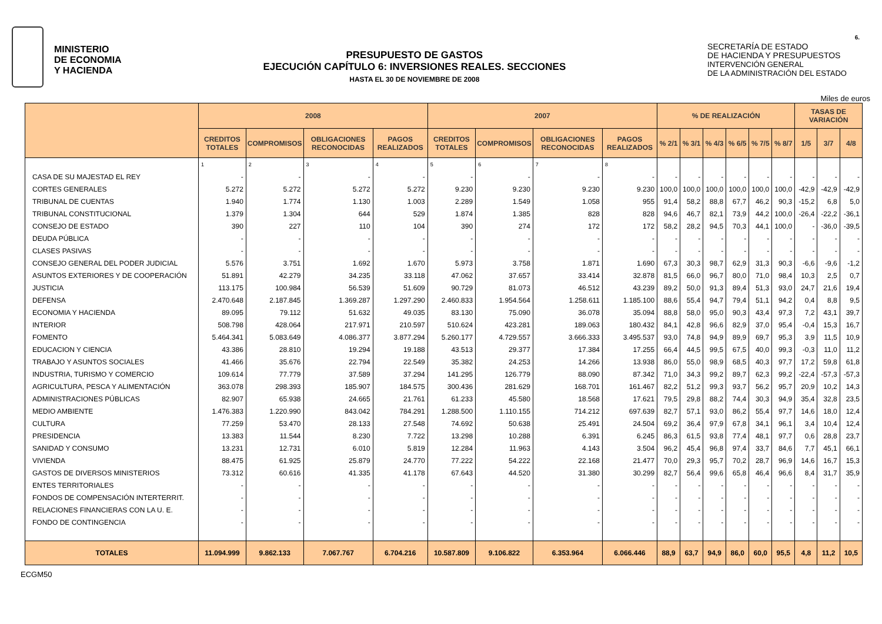6.
MINISTERIO
DE ECONOMIA
Y HACIENDA
PRESUPUESTO DE GASTOS
EJECUCIÓN CAPÍTULO 6: INVERSIONES REALES. SECCIONES
HASTA EL 30 DE NOVIEMBRE DE 2008
SECRETARÍA DE ESTADO
DE HACIENDA Y PRESUPUESTOS
INTERVENCIÓN GENERAL
DE LA ADMINISTRACIÓN DEL ESTADO
Miles de euros
| | 2008 | | | | 2007 | | | | % DE REALIZACIÓN | | | | | | TASAS DE VARIACIÓN | | |
| --- | --- | --- | --- | --- | --- | --- | --- | --- | --- | --- | --- | --- | --- | --- | --- | --- | --- |
| | CREDITOS TOTALES | COMPROMISOS | OBLIGACIONES RECONOCIDAS | PAGOS REALIZADOS | CREDITOS TOTALES | COMPROMISOS | OBLIGACIONES RECONOCIDAS | PAGOS REALIZADOS | % 2/1 | % 3/1 | % 4/3 | % 6/5 | % 7/5 | % 8/7 | 1/5 | 3/7 | 4/8 |
| | 1 | 2 | 3 | 4 | 5 | 6 | 7 | 8 | | | | | | | | | |
| CASA DE SU MAJESTAD EL REY | - | - | - | - | - | - | - | - | - | - | - | - | - | - | - | - | - |
| CORTES GENERALES | 5.272 | 5.272 | 5.272 | 5.272 | 9.230 | 9.230 | 9.230 | 9.230 | 100,0 | 100,0 | 100,0 | 100,0 | 100,0 | 100,0 | -42,9 | -42,9 | -42,9 |
| TRIBUNAL DE CUENTAS | 1.940 | 1.774 | 1.130 | 1.003 | 2.289 | 1.549 | 1.058 | 955 | 91,4 | 58,2 | 88,8 | 67,7 | 46,2 | 90,3 | -15,2 | 6,8 | 5,0 |
| TRIBUNAL CONSTITUCIONAL | 1.379 | 1.304 | 644 | 529 | 1.874 | 1.385 | 828 | 828 | 94,6 | 46,7 | 82,1 | 73,9 | 44,2 | 100,0 | -26,4 | -22,2 | -36,1 |
| CONSEJO DE ESTADO | 390 | 227 | 110 | 104 | 390 | 274 | 172 | 172 | 58,2 | 28,2 | 94,5 | 70,3 | 44,1 | 100,0 | - | -36,0 | -39,5 |
| DEUDA PÚBLICA | - | - | - | - | - | - | - | - | - | - | - | - | - | - | - | - | - |
| CLASES PASIVAS | - | - | - | - | - | - | - | - | - | - | - | - | - | - | - | - | - |
| CONSEJO GENERAL DEL PODER JUDICIAL | 5.576 | 3.751 | 1.692 | 1.670 | 5.973 | 3.758 | 1.871 | 1.690 | 67,3 | 30,3 | 98,7 | 62,9 | 31,3 | 90,3 | -6,6 | -9,6 | -1,2 |
| ASUNTOS EXTERIORES Y DE COOPERACIÓN | 51.891 | 42.279 | 34.235 | 33.118 | 47.062 | 37.657 | 33.414 | 32.878 | 81,5 | 66,0 | 96,7 | 80,0 | 71,0 | 98,4 | 10,3 | 2,5 | 0,7 |
| JUSTICIA | 113.175 | 100.984 | 56.539 | 51.609 | 90.729 | 81.073 | 46.512 | 43.239 | 89,2 | 50,0 | 91,3 | 89,4 | 51,3 | 93,0 | 24,7 | 21,6 | 19,4 |
| DEFENSA | 2.470.648 | 2.187.845 | 1.369.287 | 1.297.290 | 2.460.833 | 1.954.564 | 1.258.611 | 1.185.100 | 88,6 | 55,4 | 94,7 | 79,4 | 51,1 | 94,2 | 0,4 | 8,8 | 9,5 |
| ECONOMIA Y HACIENDA | 89.095 | 79.112 | 51.632 | 49.035 | 83.130 | 75.090 | 36.078 | 35.094 | 88,8 | 58,0 | 95,0 | 90,3 | 43,4 | 97,3 | 7,2 | 43,1 | 39,7 |
| INTERIOR | 508.798 | 428.064 | 217.971 | 210.597 | 510.624 | 423.281 | 189.063 | 180.432 | 84,1 | 42,8 | 96,6 | 82,9 | 37,0 | 95,4 | -0,4 | 15,3 | 16,7 |
| FOMENTO | 5.464.341 | 5.083.649 | 4.086.377 | 3.877.294 | 5.260.177 | 4.729.557 | 3.666.333 | 3.495.537 | 93,0 | 74,8 | 94,9 | 89,9 | 69,7 | 95,3 | 3,9 | 11,5 | 10,9 |
| EDUCACION Y CIENCIA | 43.386 | 28.810 | 19.294 | 19.188 | 43.513 | 29.377 | 17.384 | 17.255 | 66,4 | 44,5 | 99,5 | 67,5 | 40,0 | 99,3 | -0,3 | 11,0 | 11,2 |
| TRABAJO Y ASUNTOS SOCIALES | 41.466 | 35.676 | 22.794 | 22.549 | 35.382 | 24.253 | 14.266 | 13.938 | 86,0 | 55,0 | 98,9 | 68,5 | 40,3 | 97,7 | 17,2 | 59,8 | 61,8 |
| INDUSTRIA, TURISMO Y COMERCIO | 109.614 | 77.779 | 37.589 | 37.294 | 141.295 | 126.779 | 88.090 | 87.342 | 71,0 | 34,3 | 99,2 | 89,7 | 62,3 | 99,2 | -22,4 | -57,3 | -57,3 |
| AGRICULTURA, PESCA Y ALIMENTACIÓN | 363.078 | 298.393 | 185.907 | 184.575 | 300.436 | 281.629 | 168.701 | 161.467 | 82,2 | 51,2 | 99,3 | 93,7 | 56,2 | 95,7 | 20,9 | 10,2 | 14,3 |
| ADMINISTRACIONES PÚBLICAS | 82.907 | 65.938 | 24.665 | 21.761 | 61.233 | 45.580 | 18.568 | 17.621 | 79,5 | 29,8 | 88,2 | 74,4 | 30,3 | 94,9 | 35,4 | 32,8 | 23,5 |
| MEDIO AMBIENTE | 1.476.383 | 1.220.990 | 843.042 | 784.291 | 1.288.500 | 1.110.155 | 714.212 | 697.639 | 82,7 | 57,1 | 93,0 | 86,2 | 55,4 | 97,7 | 14,6 | 18,0 | 12,4 |
| CULTURA | 77.259 | 53.470 | 28.133 | 27.548 | 74.692 | 50.638 | 25.491 | 24.504 | 69,2 | 36,4 | 97,9 | 67,8 | 34,1 | 96,1 | 3,4 | 10,4 | 12,4 |
| PRESIDENCIA | 13.383 | 11.544 | 8.230 | 7.722 | 13.298 | 10.288 | 6.391 | 6.245 | 86,3 | 61,5 | 93,8 | 77,4 | 48,1 | 97,7 | 0,6 | 28,8 | 23,7 |
| SANIDAD Y CONSUMO | 13.231 | 12.731 | 6.010 | 5.819 | 12.284 | 11.963 | 4.143 | 3.504 | 96,2 | 45,4 | 96,8 | 97,4 | 33,7 | 84,6 | 7,7 | 45,1 | 66,1 |
| VIVIENDA | 88.475 | 61.925 | 25.879 | 24.770 | 77.222 | 54.222 | 22.168 | 21.477 | 70,0 | 29,3 | 95,7 | 70,2 | 28,7 | 96,9 | 14,6 | 16,7 | 15,3 |
| GASTOS DE DIVERSOS MINISTERIOS | 73.312 | 60.616 | 41.335 | 41.178 | 67.643 | 44.520 | 31.380 | 30.299 | 82,7 | 56,4 | 99,6 | 65,8 | 46,4 | 96,6 | 8,4 | 31,7 | 35,9 |
| ENTES TERRITORIALES | - | - | - | - | - | - | - | - | - | - | - | - | - | - | - | - | - |
| FONDOS DE COMPENSACIÓN INTERTERRIT. | - | - | - | - | - | - | - | - | - | - | - | - | - | - | - | - | - |
| RELACIONES FINANCIERAS CON LA U. E. | - | - | - | - | - | - | - | - | - | - | - | - | - | - | - | - | - |
| FONDO DE CONTINGENCIA | - | - | - | - | - | - | - | - | - | - | - | - | - | - | - | - | - |
| TOTALES | 11.094.999 | 9.862.133 | 7.067.767 | 6.704.216 | 10.587.809 | 9.106.822 | 6.353.964 | 6.066.446 | 88,9 | 63,7 | 94,9 | 86,0 | 60,0 | 95,5 | 4,8 | 11,2 | 10,5 |
ECGM50